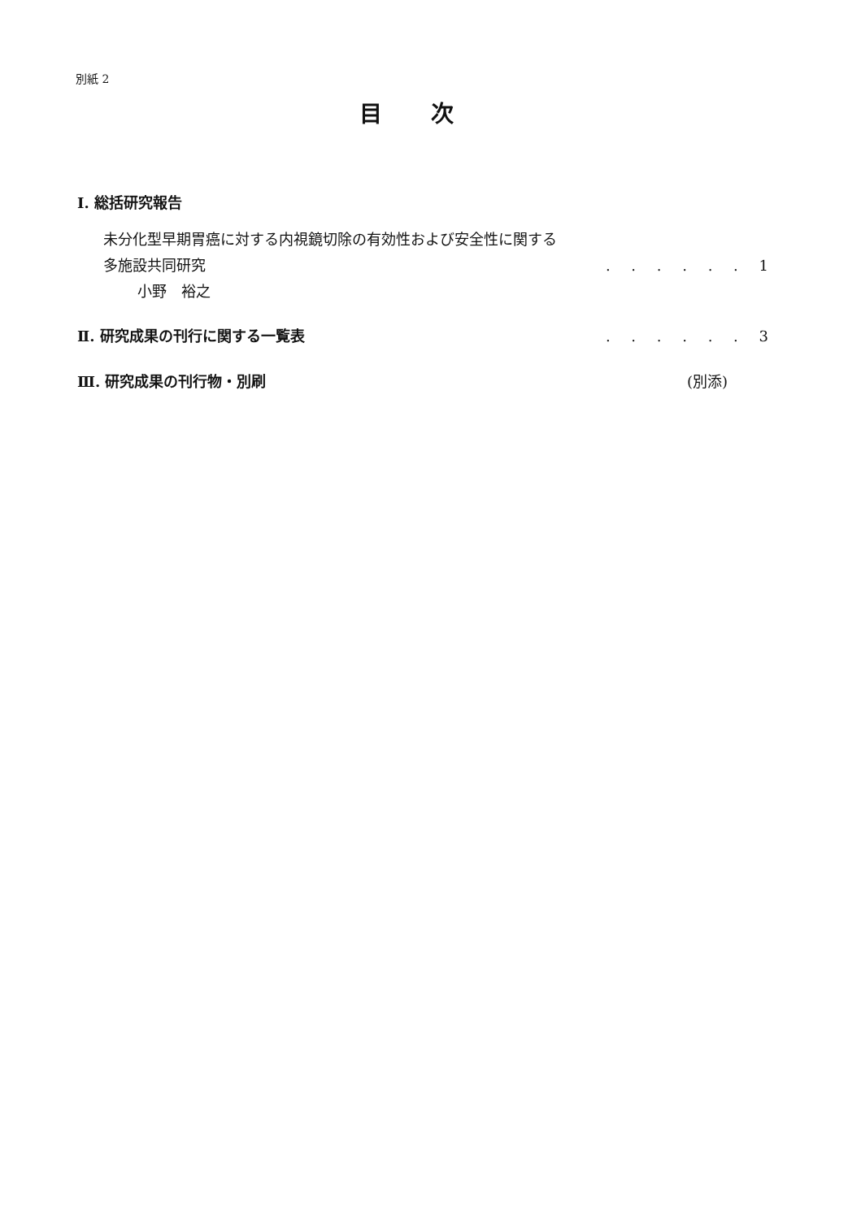別紙 2
目次
Ⅰ. 総括研究報告
未分化型早期胃癌に対する内視鏡切除の有効性および安全性に関する
多施設共同研究. . . . . . 1
小野　裕之
Ⅱ. 研究成果の刊行に関する一覧表. . . . . . 3
Ⅲ. 研究成果の刊行物・別刷 (別添)